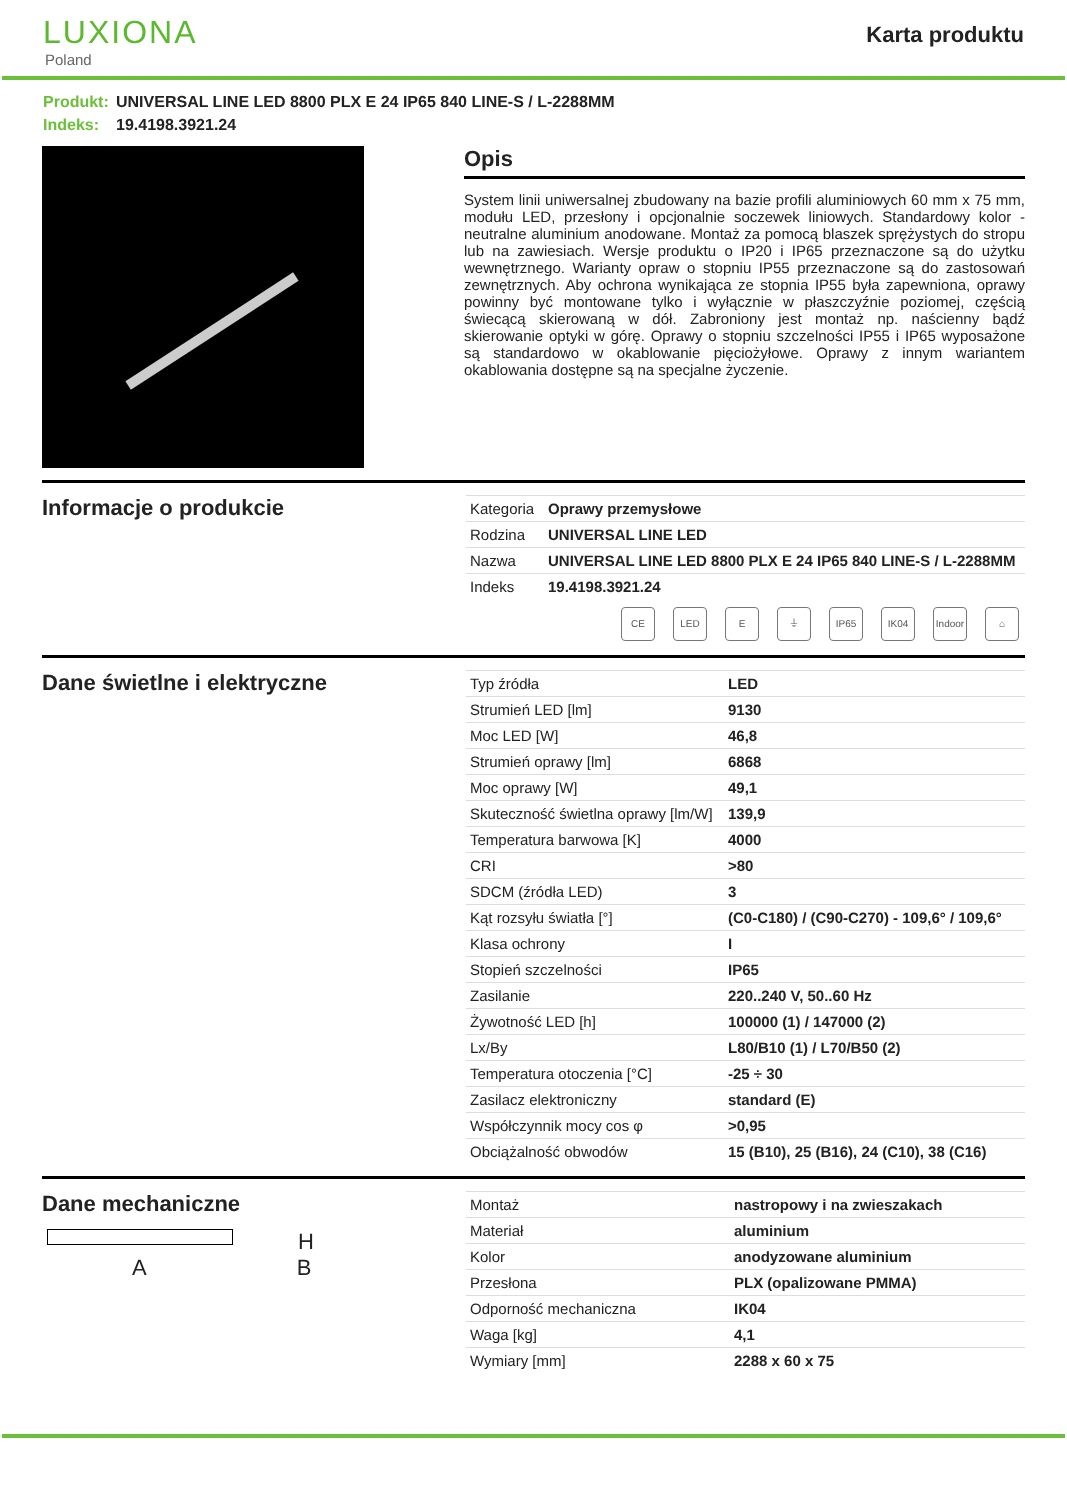LUXIONA
Poland
Karta produktu
Produkt: UNIVERSAL LINE LED 8800 PLX E 24 IP65 840 LINE-S / L-2288MM
Indeks: 19.4198.3921.24
Opis
System linii uniwersalnej zbudowany na bazie profili aluminiowych 60 mm x 75 mm, modułu LED, przesłony i opcjonalnie soczewek liniowych. Standardowy kolor - neutralne aluminium anodowane. Montaż za pomocą blaszek sprężystych do stropu lub na zawiesiach. Wersje produktu o IP20 i IP65 przeznaczone są do użytku wewnętrznego. Warianty opraw o stopniu IP55 przeznaczone są do zastosowań zewnętrznych. Aby ochrona wynikająca ze stopnia IP55 była zapewniona, oprawy powinny być montowane tylko i wyłącznie w płaszczyźnie poziomej, częścią świecącą skierowaną w dół. Zabroniony jest montaż np. naścienny bądź skierowanie optyki w górę. Oprawy o stopniu szczelności IP55 i IP65 wyposażone są standardowo w okablowanie pięciożyłowe. Oprawy z innym wariantem okablowania dostępne są na specjalne życzenie.
Informacje o produkcie
| Kategoria | Oprawy przemysłowe |
| Rodzina | UNIVERSAL LINE LED |
| Nazwa | UNIVERSAL LINE LED 8800 PLX E 24 IP65 840 LINE-S / L-2288MM |
| Indeks | 19.4198.3921.24 |
CE LED E ⏚ IP65 IK04 Indoor
⌂
Dane świetlne i elektryczne
| Typ źródła | LED |
| Strumień LED [lm] | 9130 |
| Moc LED [W] | 46,8 |
| Strumień oprawy [lm] | 6868 |
| Moc oprawy [W] | 49,1 |
| Skuteczność świetlna oprawy [lm/W] | 139,9 |
| Temperatura barwowa [K] | 4000 |
| CRI | >80 |
| SDCM (źródła LED) | 3 |
| Kąt rozsyłu światła [°] | (C0-C180) / (C90-C270) - 109,6° / 109,6° |
| Klasa ochrony | I |
| Stopień szczelności | IP65 |
| Zasilanie | 220..240 V, 50..60 Hz |
| Żywotność LED [h] | 100000 (1) / 147000 (2) |
| Lx/By | L80/B10 (1) / L70/B50 (2) |
| Temperatura otoczenia [°C] | -25 ÷ 30 |
| Zasilacz elektroniczny | standard (E) |
| Współczynnik mocy cos φ | >0,95 |
| Obciążalność obwodów | 15 (B10), 25 (B16), 24 (C10), 38 (C16) |
Dane mechaniczne
H
A B
| Montaż | nastropowy i na zwieszakach |
| Materiał | aluminium |
| Kolor | anodyzowane aluminium |
| Przesłona | PLX (opalizowane PMMA) |
| Odporność mechaniczna | IK04 |
| Waga [kg] | 4,1 |
| Wymiary [mm] | 2288 x 60 x 75 |